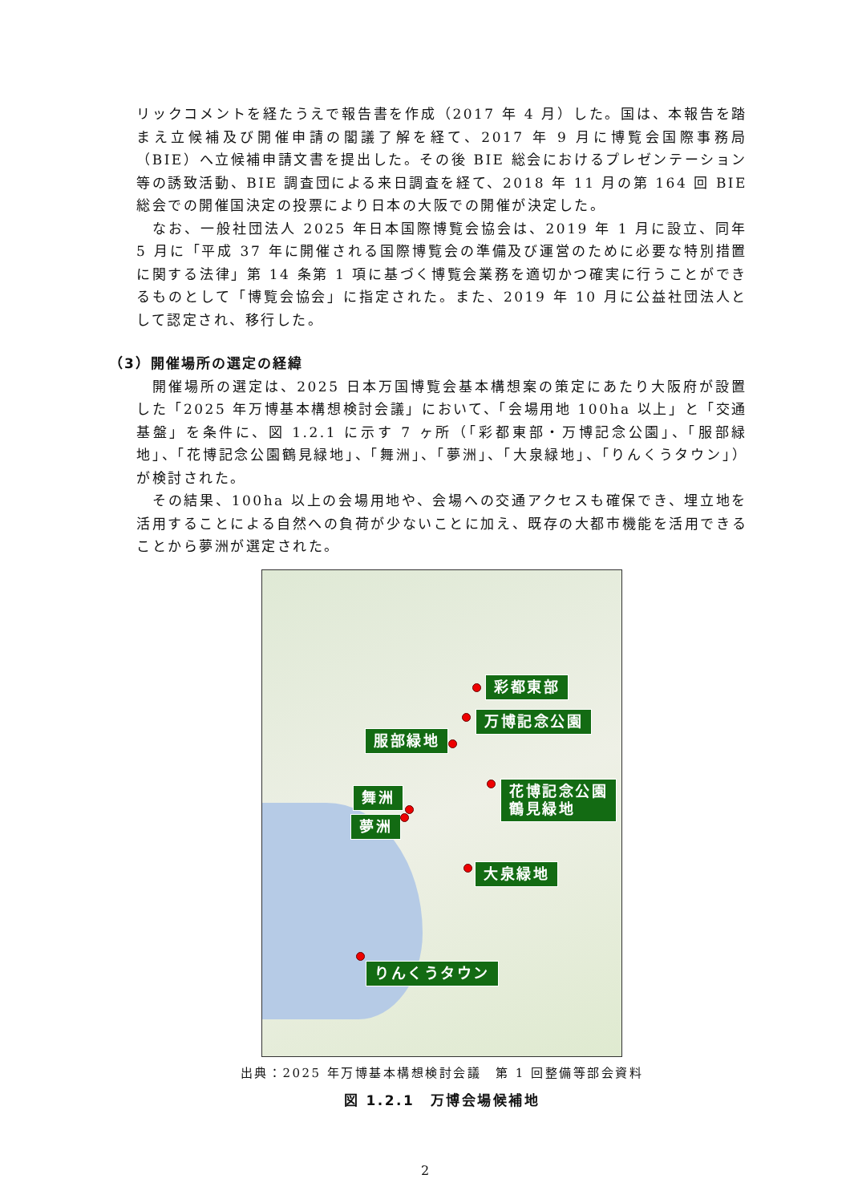リックコメントを経たうえで報告書を作成（2017 年 4 月）した。国は、本報告を踏まえ立候補及び開催申請の閣議了解を経て、2017 年 9 月に博覧会国際事務局（BIE）へ立候補申請文書を提出した。その後 BIE 総会におけるプレゼンテーション等の誘致活動、BIE 調査団による来日調査を経て、2018 年 11 月の第 164 回 BIE 総会での開催国決定の投票により日本の大阪での開催が決定した。
なお、一般社団法人 2025 年日本国際博覧会協会は、2019 年 1 月に設立、同年 5 月に「平成 37 年に開催される国際博覧会の準備及び運営のために必要な特別措置に関する法律」第 14 条第 1 項に基づく博覧会業務を適切かつ確実に行うことができるものとして「博覧会協会」に指定された。また、2019 年 10 月に公益社団法人として認定され、移行した。
（3）開催場所の選定の経緯
開催場所の選定は、2025 日本万国博覧会基本構想案の策定にあたり大阪府が設置した「2025 年万博基本構想検討会議」において、「会場用地 100ha 以上」と「交通基盤」を条件に、図 1.2.1 に示す 7 ヶ所（「彩都東部・万博記念公園」、「服部緑地」、「花博記念公園鶴見緑地」、「舞洲」、「夢洲」、「大泉緑地」、「りんくうタウン」）が検討された。
その結果、100ha 以上の会場用地や、会場への交通アクセスも確保でき、埋立地を活用することによる自然への負荷が少ないことに加え、既存の大都市機能を活用できることから夢洲が選定された。
彩都東部
万博記念公園
服部緑地
花博記念公園
鶴見緑地
舞洲
夢洲
大泉緑地
りんくうタウン
出典：2025 年万博基本構想検討会議　第 1 回整備等部会資料
図 1.2.1　万博会場候補地
2